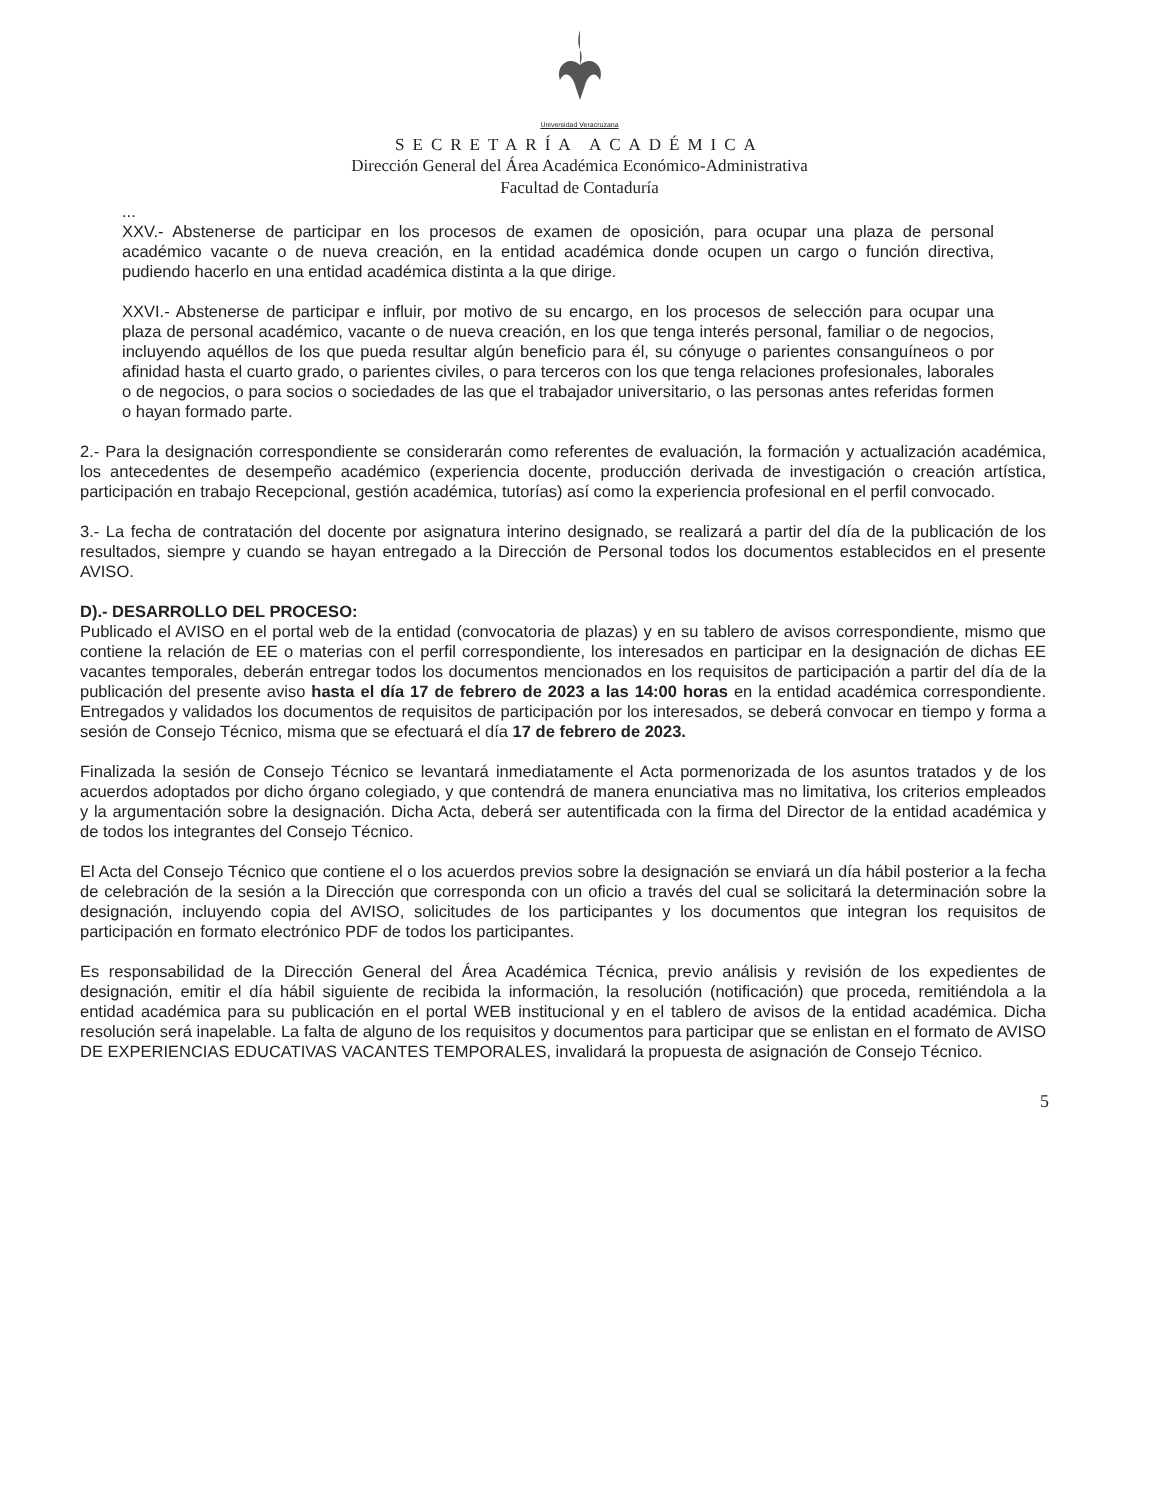Universidad Veracruzana
SECRETARÍA ACADÉMICA
Dirección General del Área Académica Económico-Administrativa
Facultad de Contaduría
...
XXV.- Abstenerse de participar en los procesos de examen de oposición, para ocupar una plaza de personal académico vacante o de nueva creación, en la entidad académica donde ocupen un cargo o función directiva, pudiendo hacerlo en una entidad académica distinta a la que dirige.
XXVI.- Abstenerse de participar e influir, por motivo de su encargo, en los procesos de selección para ocupar una plaza de personal académico, vacante o de nueva creación, en los que tenga interés personal, familiar o de negocios, incluyendo aquéllos de los que pueda resultar algún beneficio para él, su cónyuge o parientes consanguíneos o por afinidad hasta el cuarto grado, o parientes civiles, o para terceros con los que tenga relaciones profesionales, laborales o de negocios, o para socios o sociedades de las que el trabajador universitario, o las personas antes referidas formen o hayan formado parte.
2.- Para la designación correspondiente se considerarán como referentes de evaluación, la formación y actualización académica, los antecedentes de desempeño académico (experiencia docente, producción derivada de investigación o creación artística, participación en trabajo Recepcional, gestión académica, tutorías) así como la experiencia profesional en el perfil convocado.
3.- La fecha de contratación del docente por asignatura interino designado, se realizará a partir del día de la publicación de los resultados, siempre y cuando se hayan entregado a la Dirección de Personal todos los documentos establecidos en el presente AVISO.
D).- DESARROLLO DEL PROCESO:
Publicado el AVISO en el portal web de la entidad (convocatoria de plazas) y en su tablero de avisos correspondiente, mismo que contiene la relación de EE o materias con el perfil correspondiente, los interesados en participar en la designación de dichas EE vacantes temporales, deberán entregar todos los documentos mencionados en los requisitos de participación a partir del día de la publicación del presente aviso hasta el día 17 de febrero de 2023 a las 14:00 horas en la entidad académica correspondiente. Entregados y validados los documentos de requisitos de participación por los interesados, se deberá convocar en tiempo y forma a sesión de Consejo Técnico, misma que se efectuará el día 17 de febrero de 2023.
Finalizada la sesión de Consejo Técnico se levantará inmediatamente el Acta pormenorizada de los asuntos tratados y de los acuerdos adoptados por dicho órgano colegiado, y que contendrá de manera enunciativa mas no limitativa, los criterios empleados y la argumentación sobre la designación. Dicha Acta, deberá ser autentificada con la firma del Director de la entidad académica y de todos los integrantes del Consejo Técnico.
El Acta del Consejo Técnico que contiene el o los acuerdos previos sobre la designación se enviará un día hábil posterior a la fecha de celebración de la sesión a la Dirección que corresponda con un oficio a través del cual se solicitará la determinación sobre la designación, incluyendo copia del AVISO, solicitudes de los participantes y los documentos que integran los requisitos de participación en formato electrónico PDF de todos los participantes.
Es responsabilidad de la Dirección General del Área Académica Técnica, previo análisis y revisión de los expedientes de designación, emitir el día hábil siguiente de recibida la información, la resolución (notificación) que proceda, remitiéndola a la entidad académica para su publicación en el portal WEB institucional y en el tablero de avisos de la entidad académica. Dicha resolución será inapelable. La falta de alguno de los requisitos y documentos para participar que se enlistan en el formato de AVISO DE EXPERIENCIAS EDUCATIVAS VACANTES TEMPORALES, invalidará la propuesta de asignación de Consejo Técnico.
5